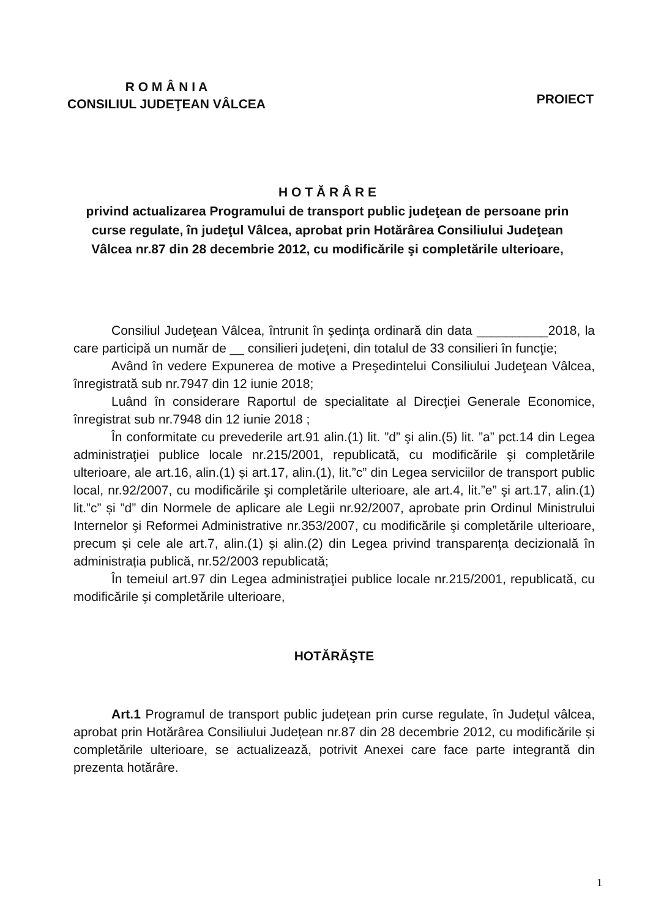R O M Â N I A
CONSILIUL JUDEŢEAN VÂLCEA
PROIECT
H O T Ă R Â R E
privind actualizarea Programului de transport public judeţean de persoane prin curse regulate, în judeţul Vâlcea, aprobat prin Hotărârea Consiliului Judeţean Vâlcea nr.87 din 28 decembrie 2012, cu modificările şi completările ulterioare,
Consiliul Judeţean Vâlcea, întrunit în şedinţa ordinară din data __________2018, la care participă un număr de __ consilieri judeţeni, din totalul de 33 consilieri în funcţie;
Având în vedere Expunerea de motive a Preşedintelui Consiliului Judeţean Vâlcea, înregistrată sub nr.7947 din 12 iunie 2018;
Luând în considerare Raportul de specialitate al Direcţiei Generale Economice, înregistrat sub nr.7948 din 12 iunie 2018 ;
În conformitate cu prevederile art.91 alin.(1) lit. ”d” şi alin.(5) lit. ”a” pct.14 din Legea administraţiei publice locale nr.215/2001, republicată, cu modificările şi completările ulterioare, ale art.16, alin.(1) și art.17, alin.(1), lit.”c” din Legea serviciilor de transport public local, nr.92/2007, cu modificările şi completările ulterioare, ale art.4, lit.”e” şi art.17, alin.(1) lit.”c” și ”d” din Normele de aplicare ale Legii nr.92/2007, aprobate prin Ordinul Ministrului Internelor şi Reformei Administrative nr.353/2007, cu modificările şi completările ulterioare, precum și cele ale art.7, alin.(1) și alin.(2) din Legea privind transparența decizională în administrația publică, nr.52/2003 republicată;
În temeiul art.97 din Legea administraţiei publice locale nr.215/2001, republicată, cu modificările şi completările ulterioare,
HOTĂRĂŞTE
Art.1 Programul de transport public județean prin curse regulate, în Județul vâlcea, aprobat prin Hotărârea Consiliului Județean nr.87 din 28 decembrie 2012, cu modificările și completările ulterioare, se actualizează, potrivit Anexei care face parte integrantă din prezenta hotărâre.
1